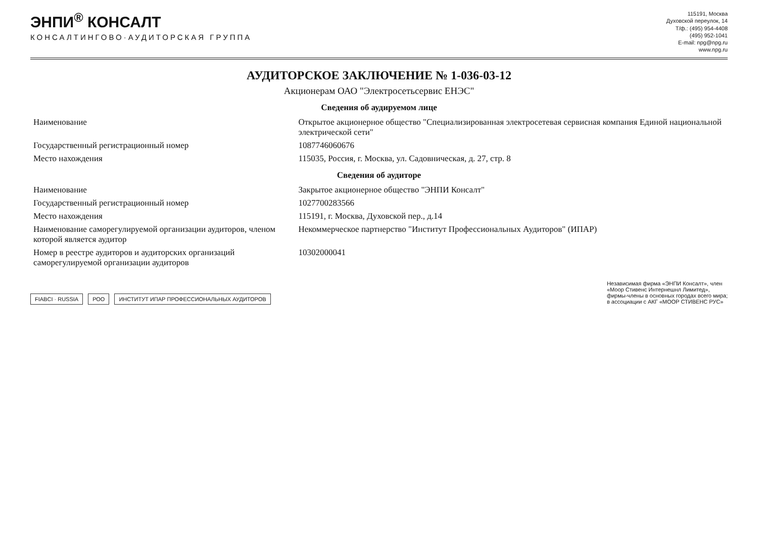ЭНПИ<sup>®</sup> КОНСАЛТ
КОНСАЛТИНГОВО·АУДИТОРСКАЯ ГРУППА
115191, Москва
Духовской переулок, 14
Т/ф.: (495) 954-4408
(495) 952-1041
E-mail: npg@npg.ru
www.npg.ru
АУДИТОРСКОЕ ЗАКЛЮЧЕНИЕ № 1-036-03-12
Акционерам ОАО "Электросетьсервис ЕНЭС"
Сведения об аудируемом лице
| Наименование | Открытое акционерное общество "Специализированная электросетевая сервисная компания Единой национальной электрической сети" |
| Государственный регистрационный номер | 1087746060676 |
| Место нахождения | 115035, Россия, г. Москва, ул. Садовническая, д. 27, стр. 8 |
Сведения об аудиторе
| Наименование | Закрытое акционерное общество "ЭНПИ Консалт" |
| Государственный регистрационный номер | 1027700283566 |
| Место нахождения | 115191, г. Москва, Духовской пер., д.14 |
| Наименование саморегулируемой организации аудиторов, членом которой является аудитор | Некоммерческое партнерство "Институт Профессиональных Аудиторов" (ИПАР) |
| Номер в реестре аудиторов и аудиторских организаций саморегулируемой организации аудиторов | 10302000041 |
FIABCI · RUSSIA РОО ИНСТИТУТ ИПАР ПРОФЕССИОНАЛЬНЫХ АУДИТОРОВ
Независимая фирма «ЭНПИ Консалт», член
«Моор Стивенс Интернешнл Лимитед»,
фирмы-члены в основных городах всего мира;
в ассоциации с АКГ «МООР СТИВЕНС РУС»